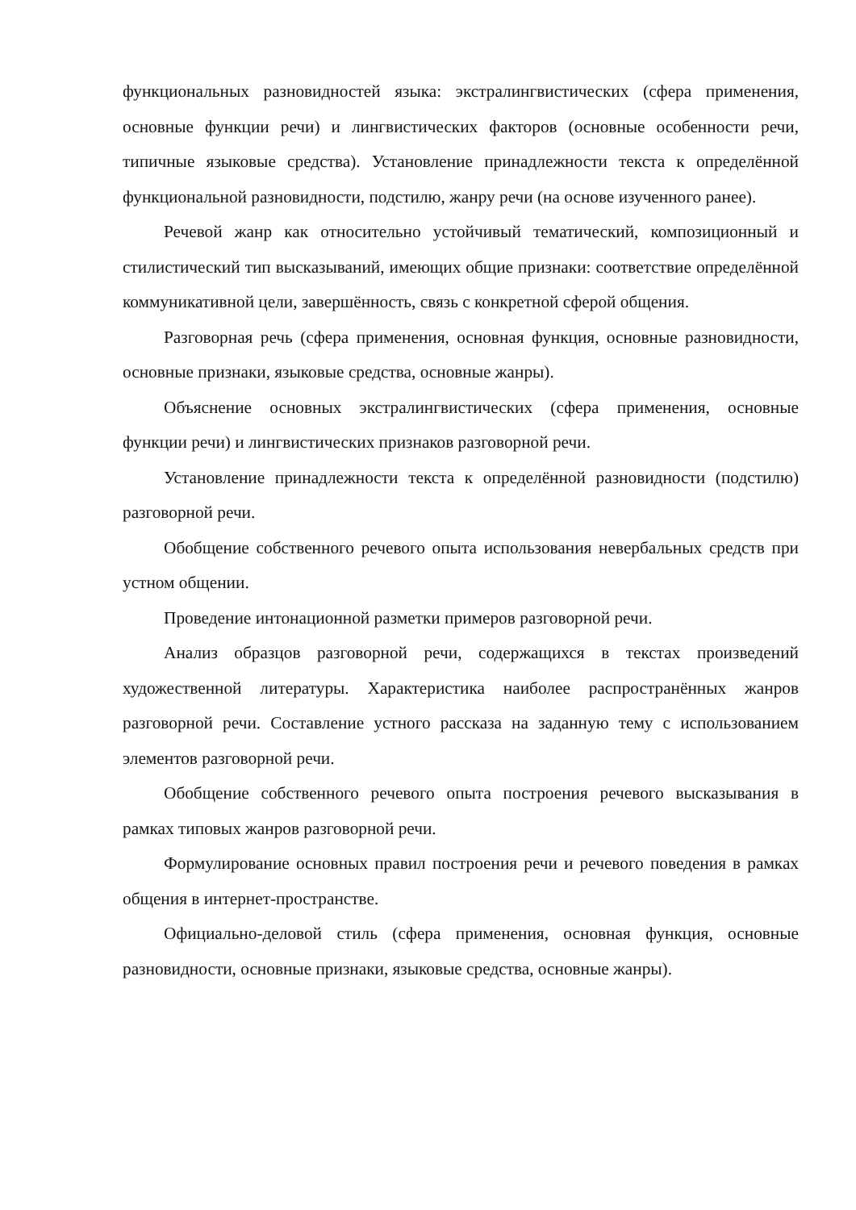функциональных разновидностей языка: экстралингвистических (сфера применения, основные функции речи) и лингвистических факторов (основные особенности речи, типичные языковые средства). Установление принадлежности текста к определённой функциональной разновидности, подстилю, жанру речи (на основе изученного ранее).
Речевой жанр как относительно устойчивый тематический, композиционный и стилистический тип высказываний, имеющих общие признаки: соответствие определённой коммуникативной цели, завершённость, связь с конкретной сферой общения.
Разговорная речь (сфера применения, основная функция, основные разновидности, основные признаки, языковые средства, основные жанры).
Объяснение основных экстралингвистических (сфера применения, основные функции речи) и лингвистических признаков разговорной речи.
Установление принадлежности текста к определённой разновидности (подстилю) разговорной речи.
Обобщение собственного речевого опыта использования невербальных средств при устном общении.
Проведение интонационной разметки примеров разговорной речи.
Анализ образцов разговорной речи, содержащихся в текстах произведений художественной литературы. Характеристика наиболее распространённых жанров разговорной речи. Составление устного рассказа на заданную тему с использованием элементов разговорной речи.
Обобщение собственного речевого опыта построения речевого высказывания в рамках типовых жанров разговорной речи.
Формулирование основных правил построения речи и речевого поведения в рамках общения в интернет-пространстве.
Официально-деловой стиль (сфера применения, основная функция, основные разновидности, основные признаки, языковые средства, основные жанры).